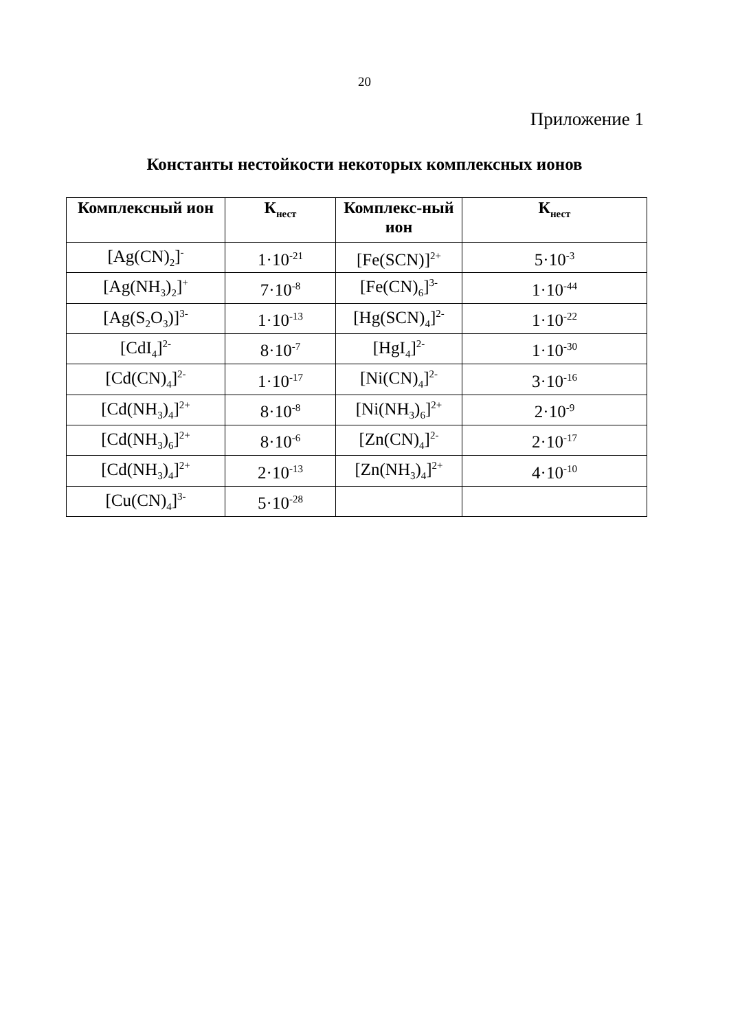20
Приложение 1
Константы нестойкости некоторых комплексных ионов
| Комплексный ион | К<sub>нест</sub> | Комплекс-ный ион | К<sub>нест</sub> |
| --- | --- | --- | --- |
| [Ag(CN)<sub>2</sub>]<sup>-</sup> | 1·10<sup>-21</sup> | [Fe(SCN)]<sup>2+</sup> | 5·10<sup>-3</sup> |
| [Ag(NH<sub>3</sub>)<sub>2</sub>]<sup>+</sup> | 7·10<sup>-8</sup> | [Fe(CN)<sub>6</sub>]<sup>3-</sup> | 1·10<sup>-44</sup> |
| [Ag(S<sub>2</sub>O<sub>3</sub>)]<sup>3-</sup> | 1·10<sup>-13</sup> | [Hg(SCN)<sub>4</sub>]<sup>2-</sup> | 1·10<sup>-22</sup> |
| [CdI<sub>4</sub>]<sup>2-</sup> | 8·10<sup>-7</sup> | [HgI<sub>4</sub>]<sup>2-</sup> | 1·10<sup>-30</sup> |
| [Cd(CN)<sub>4</sub>]<sup>2-</sup> | 1·10<sup>-17</sup> | [Ni(CN)<sub>4</sub>]<sup>2-</sup> | 3·10<sup>-16</sup> |
| [Cd(NH<sub>3</sub>)<sub>4</sub>]<sup>2+</sup> | 8·10<sup>-8</sup> | [Ni(NH<sub>3</sub>)<sub>6</sub>]<sup>2+</sup> | 2·10<sup>-9</sup> |
| [Cd(NH<sub>3</sub>)<sub>6</sub>]<sup>2+</sup> | 8·10<sup>-6</sup> | [Zn(CN)<sub>4</sub>]<sup>2-</sup> | 2·10<sup>-17</sup> |
| [Cd(NH<sub>3</sub>)<sub>4</sub>]<sup>2+</sup> | 2·10<sup>-13</sup> | [Zn(NH<sub>3</sub>)<sub>4</sub>]<sup>2+</sup> | 4·10<sup>-10</sup> |
| [Cu(CN)<sub>4</sub>]<sup>3-</sup> | 5·10<sup>-28</sup> | | |